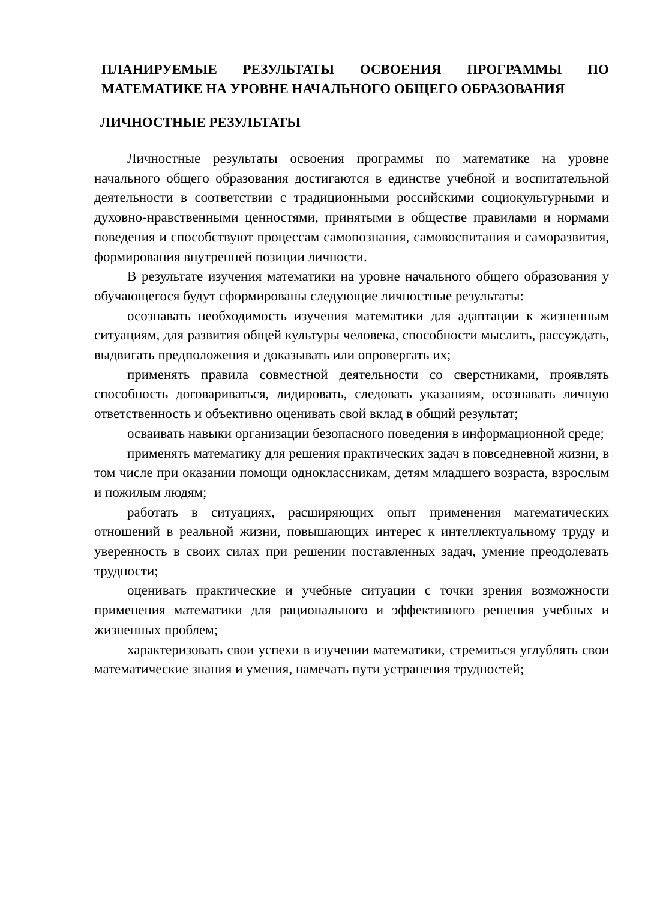ПЛАНИРУЕМЫЕ РЕЗУЛЬТАТЫ ОСВОЕНИЯ ПРОГРАММЫ ПО МАТЕМАТИКЕ НА УРОВНЕ НАЧАЛЬНОГО ОБЩЕГО ОБРАЗОВАНИЯ
ЛИЧНОСТНЫЕ РЕЗУЛЬТАТЫ
Личностные результаты освоения программы по математике на уровне начального общего образования достигаются в единстве учебной и воспитательной деятельности в соответствии с традиционными российскими социокультурными и духовно-нравственными ценностями, принятыми в обществе правилами и нормами поведения и способствуют процессам самопознания, самовоспитания и саморазвития, формирования внутренней позиции личности.
В результате изучения математики на уровне начального общего образования у обучающегося будут сформированы следующие личностные результаты:
осознавать необходимость изучения математики для адаптации к жизненным ситуациям, для развития общей культуры человека, способности мыслить, рассуждать, выдвигать предположения и доказывать или опровергать их;
применять правила совместной деятельности со сверстниками, проявлять способность договариваться, лидировать, следовать указаниям, осознавать личную ответственность и объективно оценивать свой вклад в общий результат;
осваивать навыки организации безопасного поведения в информационной среде;
применять математику для решения практических задач в повседневной жизни, в том числе при оказании помощи одноклассникам, детям младшего возраста, взрослым и пожилым людям;
работать в ситуациях, расширяющих опыт применения математических отношений в реальной жизни, повышающих интерес к интеллектуальному труду и уверенность в своих силах при решении поставленных задач, умение преодолевать трудности;
оценивать практические и учебные ситуации с точки зрения возможности применения математики для рационального и эффективного решения учебных и жизненных проблем;
характеризовать свои успехи в изучении математики, стремиться углублять свои математические знания и умения, намечать пути устранения трудностей;